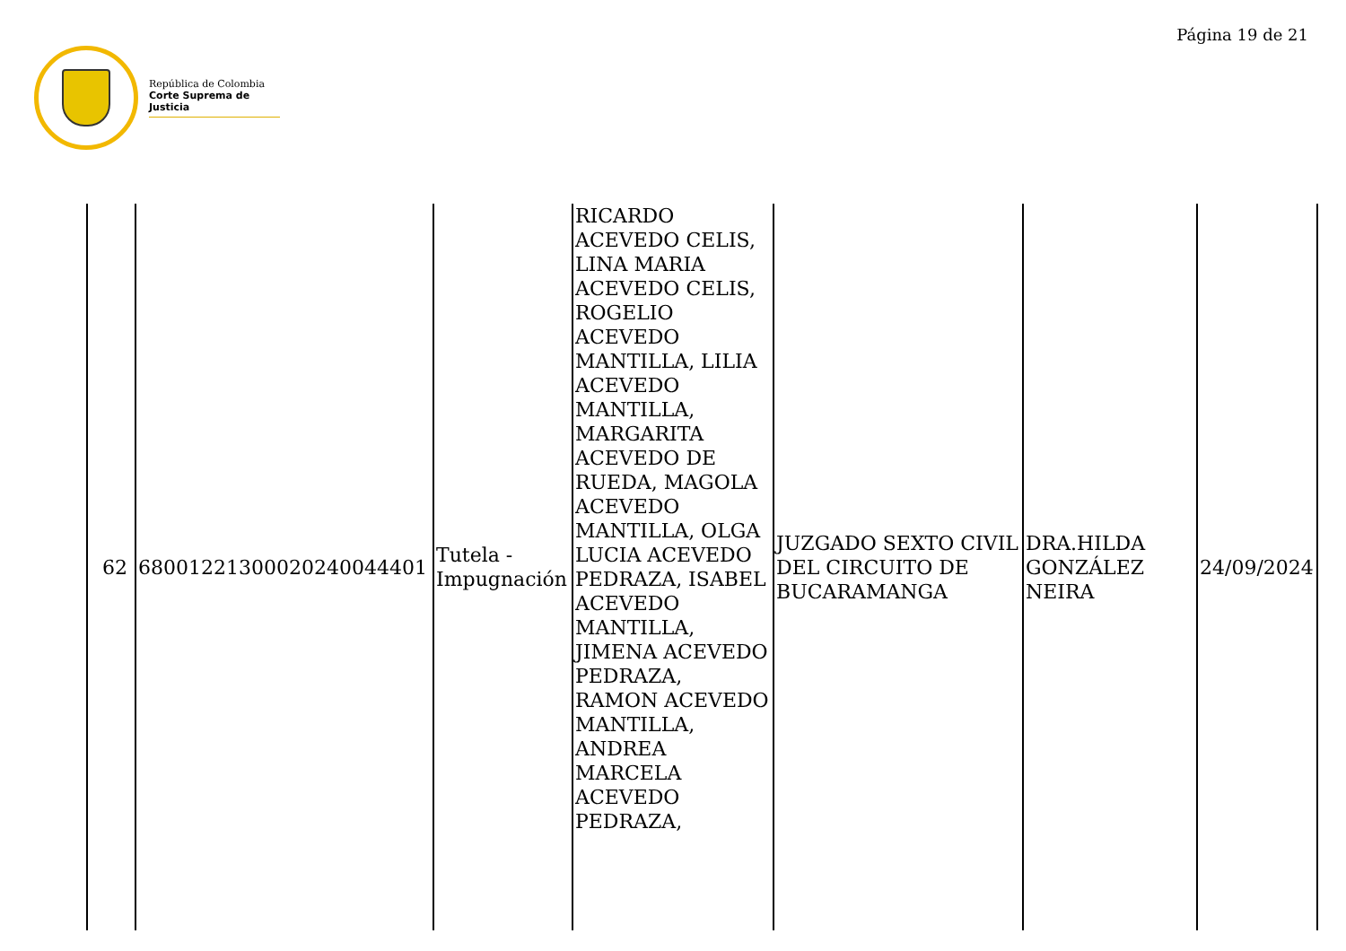Página 19 de 21
República de Colombia
Corte Suprema de Justicia
| 62 | 68001221300020240044401 | Tutela - Impugnación | RICARDO ACEVEDO CELIS, LINA MARIA ACEVEDO CELIS, ROGELIO ACEVEDO MANTILLA, LILIA ACEVEDO MANTILLA, MARGARITA ACEVEDO DE RUEDA, MAGOLA ACEVEDO MANTILLA, OLGA LUCIA ACEVEDO PEDRAZA, ISABEL ACEVEDO MANTILLA, JIMENA ACEVEDO PEDRAZA, RAMON ACEVEDO MANTILLA, ANDREA MARCELA ACEVEDO PEDRAZA, | JUZGADO SEXTO CIVIL DEL CIRCUITO DE BUCARAMANGA | DRA.HILDA GONZÁLEZ NEIRA | 24/09/2024 |